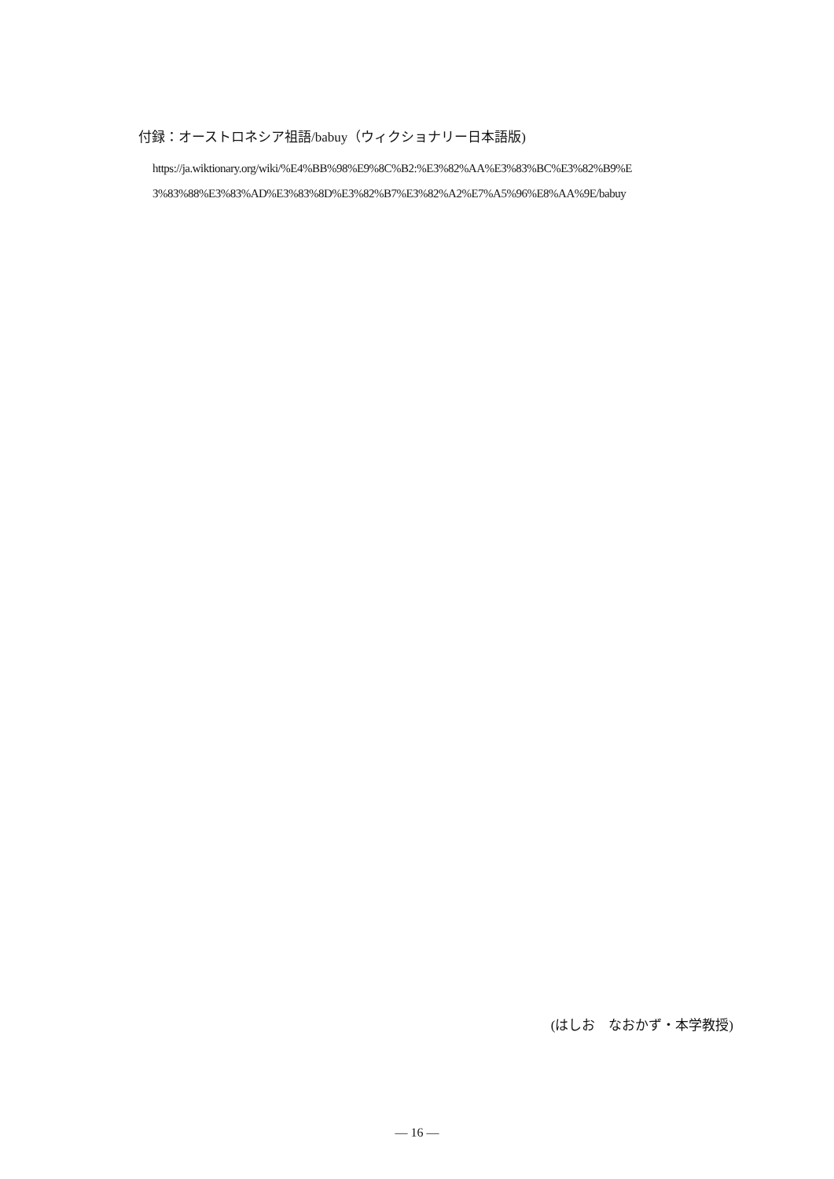付録：オーストロネシア祖語/babuy（ウィクショナリー日本語版)
https://ja.wiktionary.org/wiki/%E4%BB%98%E9%8C%B2:%E3%82%AA%E3%83%BC%E3%82%B9%E
3%83%88%E3%83%AD%E3%83%8D%E3%82%B7%E3%82%A2%E7%A5%96%E8%AA%9E/babuy
(はしお　なおかず・本学教授)
— 16 —